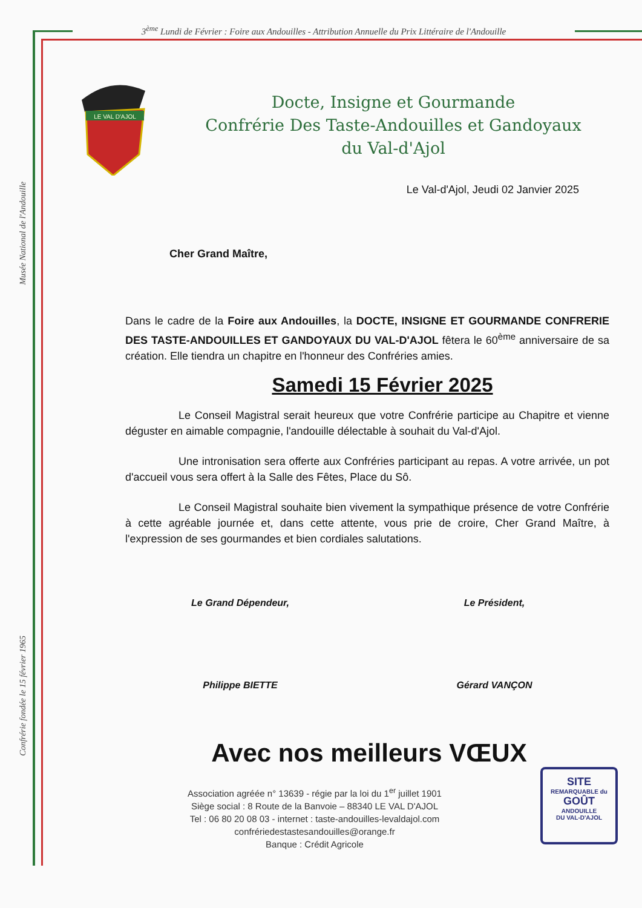3<sup>ème</sup> Lundi de Février : Foire aux Andouilles - Attribution Annuelle du Prix Littéraire de l'Andouille
Musée National de l'Andouille
Confrérie fondée le 15 février 1965
LE VAL D'AJOL
Docte, Insigne et Gourmande
Confrérie Des Taste-Andouilles et Gandoyaux
du Val-d'Ajol
Le Val-d'Ajol, Jeudi 02 Janvier 2025
Cher Grand Maître,
Dans le cadre de la Foire aux Andouilles, la DOCTE, INSIGNE ET GOURMANDE CONFRERIE DES TASTE-ANDOUILLES ET GANDOYAUX DU VAL-D'AJOL fêtera le 60<sup>ème</sup> anniversaire de sa création. Elle tiendra un chapitre en l'honneur des Confréries amies.
Samedi 15 Février 2025
Le Conseil Magistral serait heureux que votre Confrérie participe au Chapitre et vienne déguster en aimable compagnie, l'andouille délectable à souhait du Val-d'Ajol.
Une intronisation sera offerte aux Confréries participant au repas. A votre arrivée, un pot d'accueil vous sera offert à la Salle des Fêtes, Place du Sô.
Le Conseil Magistral souhaite bien vivement la sympathique présence de votre Confrérie à cette agréable journée et, dans cette attente, vous prie de croire, Cher Grand Maître, à l'expression de ses gourmandes et bien cordiales salutations.
Le Grand Dépendeur,
Philippe BIETTE
Le Président,
Gérard VANÇON
Avec nos meilleurs VŒUX
Association agréée n° 13639 - régie par la loi du 1<sup>er</sup> juillet 1901
Siège social : 8 Route de la Banvoie – 88340 LE VAL D'AJOL
Tel : 06 80 20 08 03 - internet : taste-andouilles-levaldajol.com
confrériedestastesandouilles@orange.fr
Banque : Crédit Agricole
SITE
REMARQUABLE du
GOÛT
ANDOUILLE
DU VAL-D'AJOL